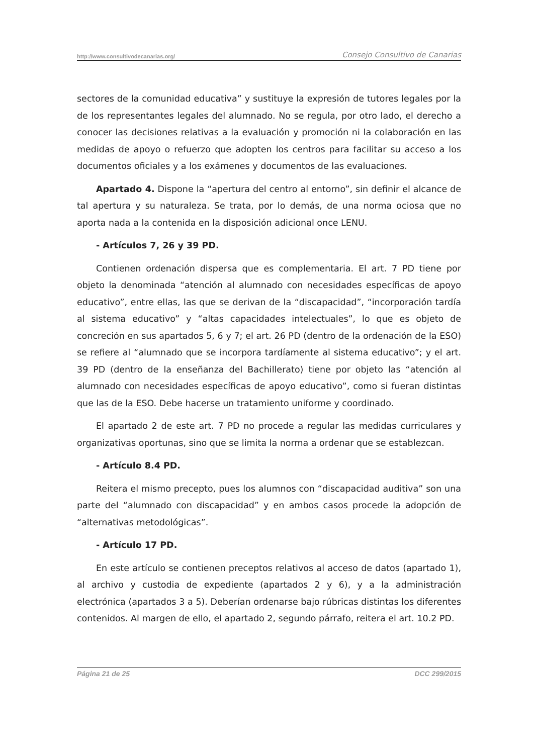http://www.consultivodecanarias.org/ Consejo Consultivo de Canarias
sectores de la comunidad educativa” y sustituye la expresión de tutores legales por la de los representantes legales del alumnado. No se regula, por otro lado, el derecho a conocer las decisiones relativas a la evaluación y promoción ni la colaboración en las medidas de apoyo o refuerzo que adopten los centros para facilitar su acceso a los documentos oficiales y a los exámenes y documentos de las evaluaciones.
Apartado 4. Dispone la “apertura del centro al entorno”, sin definir el alcance de tal apertura y su naturaleza. Se trata, por lo demás, de una norma ociosa que no aporta nada a la contenida en la disposición adicional once LENU.
- Artículos 7, 26 y 39 PD.
Contienen ordenación dispersa que es complementaria. El art. 7 PD tiene por objeto la denominada “atención al alumnado con necesidades específicas de apoyo educativo”, entre ellas, las que se derivan de la “discapacidad”, “incorporación tardía al sistema educativo” y “altas capacidades intelectuales”, lo que es objeto de concreción en sus apartados 5, 6 y 7; el art. 26 PD (dentro de la ordenación de la ESO) se refiere al “alumnado que se incorpora tardíamente al sistema educativo”; y el art. 39 PD (dentro de la enseñanza del Bachillerato) tiene por objeto las “atención al alumnado con necesidades específicas de apoyo educativo”, como si fueran distintas que las de la ESO. Debe hacerse un tratamiento uniforme y coordinado.
El apartado 2 de este art. 7 PD no procede a regular las medidas curriculares y organizativas oportunas, sino que se limita la norma a ordenar que se establezcan.
- Artículo 8.4 PD.
Reitera el mismo precepto, pues los alumnos con “discapacidad auditiva” son una parte del “alumnado con discapacidad” y en ambos casos procede la adopción de “alternativas metodológicas”.
- Artículo 17 PD.
En este artículo se contienen preceptos relativos al acceso de datos (apartado 1), al archivo y custodia de expediente (apartados 2 y 6), y a la administración electrónica (apartados 3 a 5). Deberían ordenarse bajo rúbricas distintas los diferentes contenidos. Al margen de ello, el apartado 2, segundo párrafo, reitera el art. 10.2 PD.
Página 21 de 25 DCC 299/2015